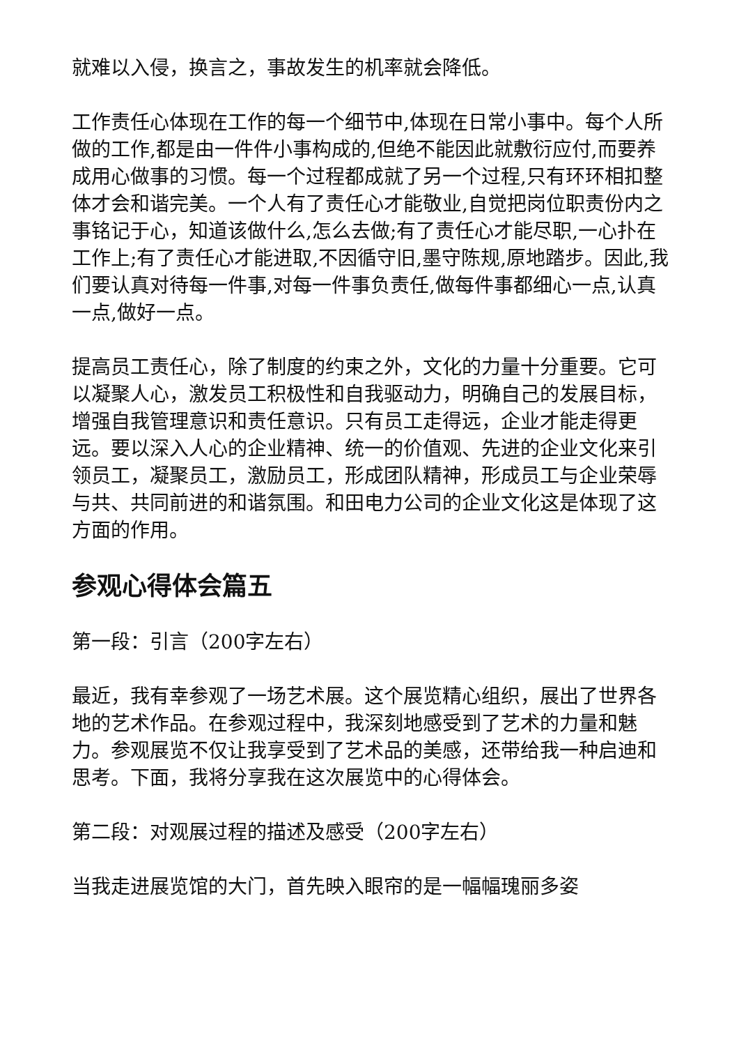就难以入侵，换言之，事故发生的机率就会降低。
工作责任心体现在工作的每一个细节中,体现在日常小事中。每个人所做的工作,都是由一件件小事构成的,但绝不能因此就敷衍应付,而要养成用心做事的习惯。每一个过程都成就了另一个过程,只有环环相扣整体才会和谐完美。一个人有了责任心才能敬业,自觉把岗位职责份内之事铭记于心，知道该做什么,怎么去做;有了责任心才能尽职,一心扑在工作上;有了责任心才能进取,不因循守旧,墨守陈规,原地踏步。因此,我们要认真对待每一件事,对每一件事负责任,做每件事都细心一点,认真一点,做好一点。
提高员工责任心，除了制度的约束之外，文化的力量十分重要。它可以凝聚人心，激发员工积极性和自我驱动力，明确自己的发展目标，增强自我管理意识和责任意识。只有员工走得远，企业才能走得更远。要以深入人心的企业精神、统一的价值观、先进的企业文化来引领员工，凝聚员工，激励员工，形成团队精神，形成员工与企业荣辱与共、共同前进的和谐氛围。和田电力公司的企业文化这是体现了这方面的作用。
参观心得体会篇五
第一段：引言（200字左右）
最近，我有幸参观了一场艺术展。这个展览精心组织，展出了世界各地的艺术作品。在参观过程中，我深刻地感受到了艺术的力量和魅力。参观展览不仅让我享受到了艺术品的美感，还带给我一种启迪和思考。下面，我将分享我在这次展览中的心得体会。
第二段：对观展过程的描述及感受（200字左右）
当我走进展览馆的大门，首先映入眼帘的是一幅幅瑰丽多姿